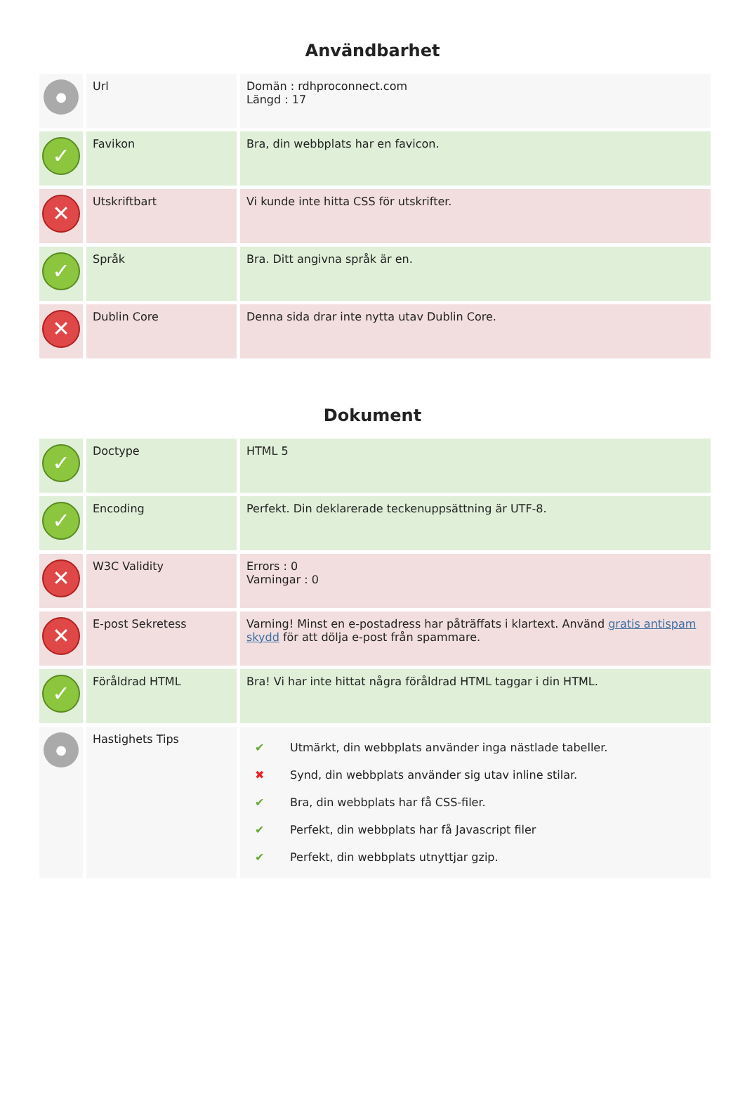Användbarhet
| ● | Url | Domän : rdhproconnect.com Längd : 17 |
| ✓ | Favikon | Bra, din webbplats har en favicon. |
| ✕ | Utskriftbart | Vi kunde inte hitta CSS för utskrifter. |
| ✓ | Språk | Bra. Ditt angivna språk är en. |
| ✕ | Dublin Core | Denna sida drar inte nytta utav Dublin Core. |
Dokument
| ✓ | Doctype | HTML 5 |
| ✓ | Encoding | Perfekt. Din deklarerade teckenuppsättning är UTF-8. |
| ✕ | W3C Validity | Errors : 0 Varningar : 0 |
| ✕ | E-post Sekretess | Varning! Minst en e-postadress har påträffats i klartext. Använd gratis antispam skydd för att dölja e-post från spammare. |
| ✓ | Föråldrad HTML | Bra! Vi har inte hittat några föråldrad HTML taggar i din HTML. |
| ● | Hastighets Tips | / ✔ / Utmärkt, din webbplats använder inga nästlade tabeller. / / ✖ / Synd, din webbplats använder sig utav inline stilar. / / ✔ / Bra, din webbplats har få CSS-filer. / / ✔ / Perfekt, din webbplats har få Javascript filer / / ✔ / Perfekt, din webbplats utnyttjar gzip. / |